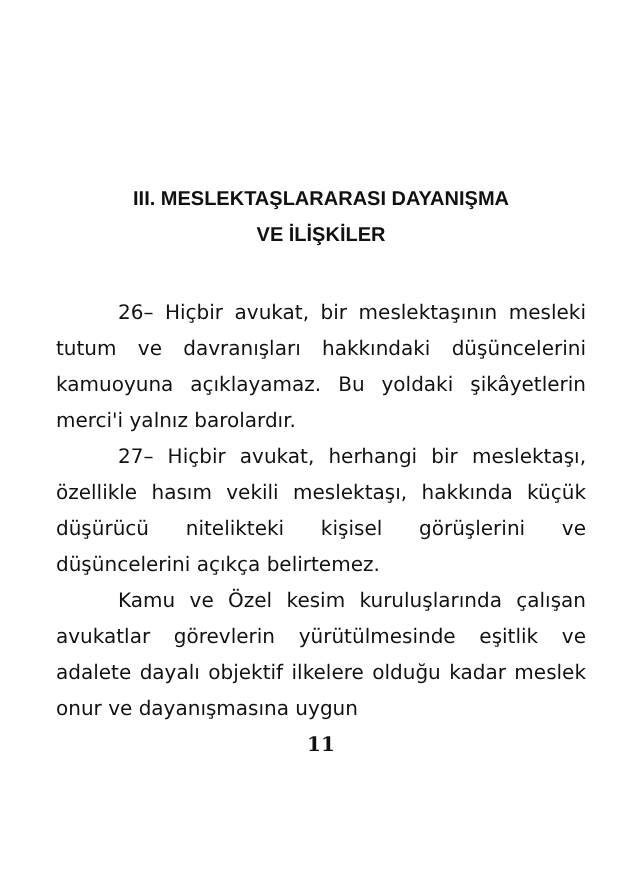III. MESLEKTAŞLARARASI DAYANIŞMA
VE İLİŞKİLER
26– Hiçbir avukat, bir meslektaşının mesleki tutum ve davranışları hakkındaki düşüncelerini kamuoyuna açıklayamaz. Bu yoldaki şikâyetlerin merci'i yalnız barolardır.
27– Hiçbir avukat, herhangi bir meslektaşı, özellikle hasım vekili meslektaşı, hakkında küçük düşürücü nitelikteki kişisel görüşlerini ve düşüncelerini açıkça belirtemez.
Kamu ve Özel kesim kuruluşlarında çalışan avukatlar görevlerin yürütülmesinde eşitlik ve adalete dayalı objektif ilkelere olduğu kadar meslek onur ve dayanışmasına uygun
11